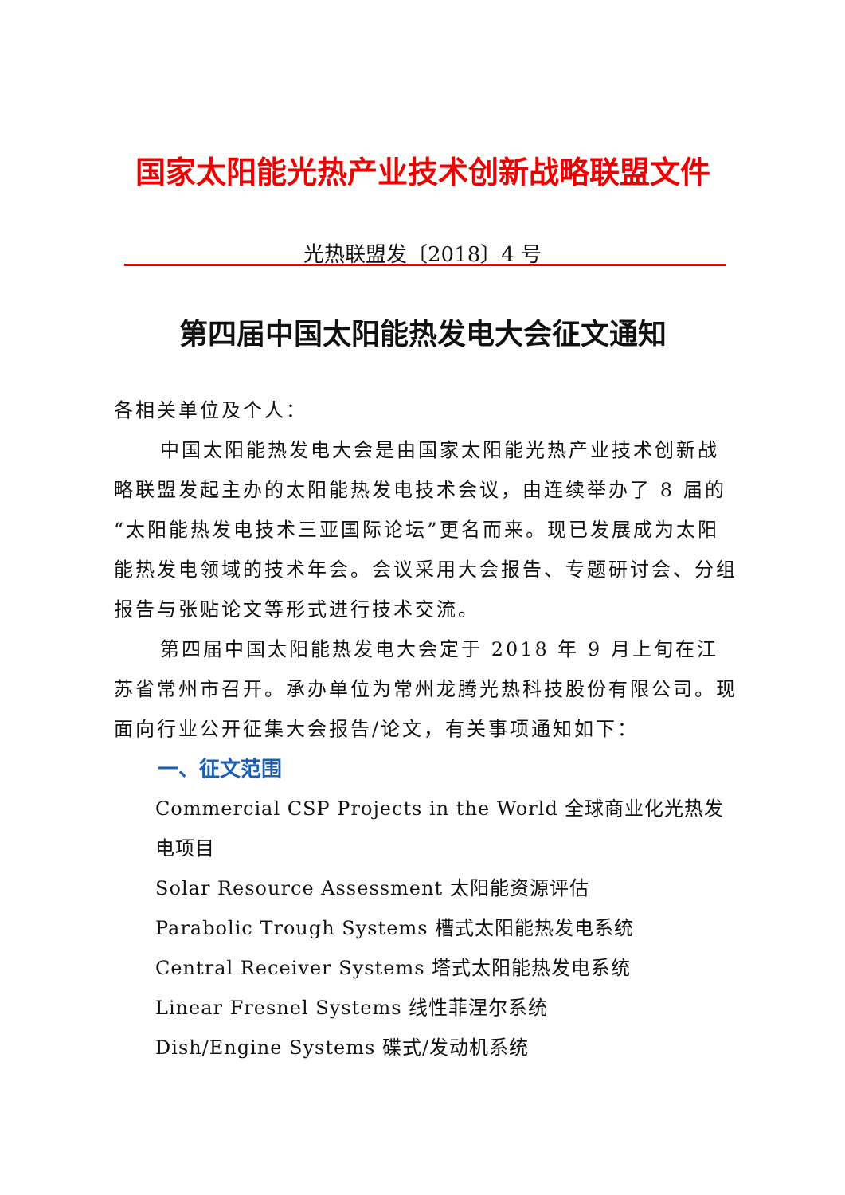国家太阳能光热产业技术创新战略联盟文件
光热联盟发〔2018〕4 号
第四届中国太阳能热发电大会征文通知
各相关单位及个人：
中国太阳能热发电大会是由国家太阳能光热产业技术创新战略联盟发起主办的太阳能热发电技术会议，由连续举办了 8 届的“太阳能热发电技术三亚国际论坛”更名而来。现已发展成为太阳能热发电领域的技术年会。会议采用大会报告、专题研讨会、分组报告与张贴论文等形式进行技术交流。
第四届中国太阳能热发电大会定于 2018 年 9 月上旬在江苏省常州市召开。承办单位为常州龙腾光热科技股份有限公司。现面向行业公开征集大会报告/论文，有关事项通知如下：
一、征文范围
Commercial CSP Projects in the World 全球商业化光热发电项目
Solar Resource Assessment 太阳能资源评估
Parabolic Trough Systems 槽式太阳能热发电系统
Central Receiver Systems 塔式太阳能热发电系统
Linear Fresnel Systems 线性菲涅尔系统
Dish/Engine Systems 碟式/发动机系统